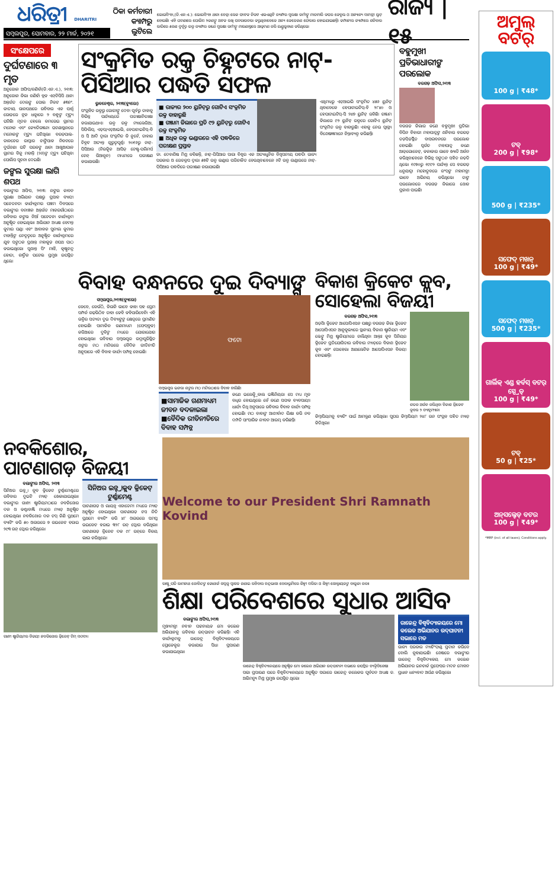ଧରିତ୍ରୀ DHARITRI
ସମ୍ବଲପୁର, ସୋମବାର, ୨୨ ମାର୍ଚ୍ଚ, ୨୦୨୧
ଠିକା କର୍ମଚାରୀ କ୍ୟାମ୍ପରୁ ଲୁଟିଲେ
ଲୋଇସିଂହା,(ଡି.ଏନ.ଏ.): ଲୋଇସିଂହା ଥାନା ବେଡ୍ରା ରେଳ ଫାଟକ ନିକଟ ଏଲଏଣ୍ଡଟି କ୍ୟାମ୍ପର ସୁରକ୍ଷା କର୍ମୀଙ୍କୁ ମାଡମାରି କପର କେବୁଲ ଓ ଅନ୍ୟାନ୍ୟ ସାମଗ୍ରୀ ଲୁଟ୍ ହୋଇଛି। ଏହି ଘଟଣାରେ ପୋଲିସ ୨ଜଣଙ୍କୁ ଅଟକ ରଖି ପଚରାଉଚରା କରୁଥିବାବେଳେ ଅନ୍ୟ କେତେଜଣ ଫେରାର ହୋଇଯାଇଛନ୍ତି। କମ୍ପାନୀର କ୍ୟାମ୍ପରେ ଶନିବାର ରାତିରେ ୫ଜଣ ଦୁର୍ବୃତ୍ତ ଉକ୍ତ କ୍ୟାମ୍ପର ଜଣେ ସୁରକ୍ଷା କର୍ମୀଙ୍କୁ ମାରଣାସ୍ତ୍ରରେ ଆକ୍ରମଣ କରି ଲଣ୍ଡୁଲୁହାଣ କରିଥିଲେ।
ରାଜ୍ୟ | ୧୫
ସଂକ୍ଷେପରେ
ଦୁର୍ଘଟଣାରେ ୩ ମୃତ
ଅନୁଗୋଳ ଅଫିସ/କଣିହାଁ(ଡି.ଏନ.ଏ.), ୨୧।୩: ଅନୁଗୋଳ ଜିଲା କଣିହାଁ ବ୍ଲକ ଏନ୍‌ଟିପିସି ଥାନା ଅନ୍ତର୍ଗତ ଦେଲଙ୍ଗ ପୋଲ ନିକଟ ୫୩ନଂ. ଜାତୀୟ ରାଜପଥରେ ରବିବାର ଏକ ପାର୍ଶ୍ୱ ରୋଡ଼ରେ ଟ୍ରକ ଧକ୍କାରେ ୨ ବନ୍ଧୁଙ୍କ ମୃତ୍ୟୁ ଘଟିଛି। ମୃତକ ହେଲେ କମରେଇ ଗ୍ରାମର ମନୋଜ ଏବଂ ଜ୍ୟୋତିରଞ୍ଜନ। ଘଟଣାସ୍ଥଳରେ ମନୋଜଙ୍କ ମୃତ୍ୟୁ ଘଟିଥିଲା। ବରଡ଼ପାଲ-ଡାଳଚେର ରାସ୍ତାର ଚାଙ୍ଗିପାଳ ନିକଟରେ ଦୁର୍ଘଟଣା ଘଟି ପରଜଙ୍ଗ ଥାନା ଆଖୁଆପାଳ ଗ୍ରାମର ବିଜୁ ମହାନ୍ତି (୨୬)ଙ୍କ ମୃତ୍ୟୁ ଘଟିଥିବା ପୋଲିସ ସୂଚନା ଦେଇଛି।
ଜଙ୍ଗଲ ସୁରକ୍ଷା ଲାଗି ଶପଥ
ବଲାଙ୍ଗୀର ଅଫିସ, ୨୧।୩: ଜଙ୍ଗଲ ଜାବନ ସୁରକ୍ଷା ଅଭିଯାନ ପକ୍ଷରୁ ପ୍ରସାହ ବ୍ୟାପୀ ସଚେତନତା କାର୍ଯ୍ୟକ୍ରମର ପଞ୍ଚମ ଦିବସରେ ବଲାଙ୍ଗୀର ବନାଞ୍ଚଳ ଅନ୍ତର୍ଗତ ମାକରଗାଁଠାରେ ରବିବାର ଜଙ୍ଗଲ ନିଆଁ ସଚେତନା କାର୍ଯ୍ୟକ୍ରମ ଅନୁଷ୍ଠିତ ହୋଇଥିଲା। ଅଭିଯାନ ଅଧ୍ୟକ୍ଷ ହେମନ୍ତ କୁମାର ପଣ୍ଡା ଏବଂ ଆବାହକ ସୁନୀଲ କୁମାର ମହାନ୍ତିଙ୍କ ନେତୃତ୍ୱରେ ଅନୁଷ୍ଠିତ କାର୍ଯ୍ୟକ୍ରମରେ ଯୁବ ସଙ୍ଘଠକ ପ୍ରଶାନ୍ତ ମହାକୁଡ଼ ଶପଥ ପାଠ କରାଇଥିଲେ। ସୁଶାନ୍ତ ସିଂ ମାଝି, କୃଷ୍ଣଚନ୍ଦ୍ର ହୋତା, କାର୍ତ୍ତିକ ପଟେଲ ପ୍ରମୁଖ ଉପସ୍ଥିତ ଥିଲେ।
ସଂକ୍ରମିତ ରକ୍ତ ଚିହ୍ନଟରେ ନାଟ୍-ପିସିଆର ପଦ୍ଧତି ସଫଳ
ଭୁବନେଶ୍ୱର, ୨୧।୩(ବ୍ୟୁରୋ)
ସଂଗ୍ରହିତ ରକ୍ତରୁ ରୋଗୀଙ୍କୁ ଦେବା ପୂର୍ବରୁ ତାହାକୁ ବିଭିନ୍ନ ପର୍ଯ୍ୟାୟରେ ପରୀକ୍ଷାନିରୀକ୍ଷା କରାଯାଇଥାଏ। ଉକ୍ତ ରକ୍ତ ମ୍ୟାଲେରିଆ, ସିଫିଲିସ୍, ଏଡ୍‌ସ/ଏଚ୍‌ଆଇଭି, ହେପାଟାଇଟିସ୍-ବି ଓ ସି ଆଦି ଦ୍ୱାରା ସଂକ୍ରମିତ କି ନୁହେଁ, ତାହାର ଚିହ୍ନଟ ଅତ୍ୟନ୍ତ ଗୁରୁତ୍ୱପୂର୍ଣ୍ଣ। ୨୦୧୬ରୁ ନାଟ୍-ପିସିଆର (ନିଉକ୍ଲିକ ଆସିଡ୍ ଟେଷ୍ଟ-ପଲିମର୍ସ ଚେନ୍ ରିଆକ୍ସନ) ମାଧ୍ୟମରେ ପରୀକ୍ଷଣ କରାଯାଉଛି।
■ ରାଜ୍ୟର ୨୦୦ ୟୁନିଟ୍‌ରୁ ଗୋଟିଏ ସଂକ୍ରମିତ ରକ୍ତ ବାହାରୁଛି
■ ଗଞ୍ଜାମ ଜିଲାରେ ପ୍ରତି ୯୨ ୟୁନିଟ୍‌ରୁ ଗୋଟିଏ ରକ୍ତ ସଂକ୍ରମିତ
■ ଅଧିକ ରକ୍ତ ଭଣ୍ଡାରରେ ଏହି ପଦ୍ଧତିରେ ପରୀକ୍ଷଣ ପ୍ରସ୍ତାବ
ଡା. ଦେବାଶିଷ ମିଶ୍ର କହିଛନ୍ତି, ନାଟ୍-ପିସିଆର ସାରା ବିଶ୍ୱର ଏକ ଅତ୍ୟାଧୁନିକ ବିଶ୍ୱସନୀୟ ପଦ୍ଧତି। ରାଜ୍ୟ ସରକାର ଓ ରେଡକ୍ରସ ଦ୍ୱାରା ୫୭ଟି ରକ୍ତ ଭଣ୍ଡାର ପରିଚାଳିତ ହେଉଥିବାବେଳେ ୬ଟି ରକ୍ତ ଭଣ୍ଡାରରେ ନାଟ୍-ପିସିଆର ପଦ୍ଧତିରେ ପରୀକ୍ଷଣ କରାଯାଉଛି।
ଏଥିମଧ୍ୟରୁ ଏଚ୍‌ଆଇଭି ସଂକ୍ରମିତ ୪୫୬ ୟୁନିଟ୍ ଥିବାବେଳେ ହେପାଟାଇଟିସ୍-ବି ୨୮୪୦ ଓ ହେପାଟାଇଟିସ୍-ସି ୨୪୭ ୟୁନିଟ୍ ରହିଛି। ଗଞ୍ଜାମ ଜିଲାରେ ୯୨ ୟୁନିଟ୍ ରକ୍ତରେ ଗୋଟିଏ ୟୁନିଟ୍ ସଂକ୍ରମିତ ରକ୍ତ ବାହାରୁଛି। ଏହାକୁ ନେଇ ସ୍ୱାସ୍ଥ୍ୟ ବିଶେଷଜ୍ଞମାନେ ଚିନ୍ତାବ୍ୟକ୍ତ କରିଛନ୍ତି।
ବହୁମୁଖୀ ପ୍ରତିଭାଧାରୀଙ୍କ ପରଲୋକ
ବରଗଡ଼ ଅଫିସ,୨୧।୩
ବରଗଡ଼ ଜିଲାର ଜଣେ ବହୁମୁଖୀ ପ୍ରତିଭା ବିପିନ ବିହାରୀ ମହାପାତ୍ରଙ୍କ ଶନିବାର ବରଗଡ଼ ତଡ଼ିପଡ଼ିସ୍ଥିତ ବାସଭବନରେ ପରଲୋକ ହୋଇଛି। ସ୍ୱର୍ଗତ ମହାପାତ୍ର ଜଣେ ଆଡ୍‌ଭୋକେଟ୍, କଳାକାର ଭାବେ ଖ୍ୟାତି ଅର୍ଜନ କରିଥିବାବେଳେ ବିଭିନ୍ନ ସଙ୍ଗଠନ ସହିତ ଜଡ଼ିତ ଥିଲେ। ୧୯୭୦ରୁ ୧୯୯୨ ପର୍ଯ୍ୟନ୍ତ ସେ ବରଗଡ଼ ଧନୁଯାତ୍ରା ମହୋତ୍ସବରେ କଂସଙ୍କ ମହାମନ୍ତ୍ରୀ ଭାବେ ଅଭିନୟ କରିଥିଲେ। ତାଙ୍କ ପରଲୋକରେ ବରଗଡ଼ ଜିଲାରେ ଶୋକ ପ୍ରକାଶ ପାଇଛି।
ବିବାହ ବନ୍ଧନରେ ଦୁଇ ଦିବ୍ୟାଙ୍ଗ
ସମ୍ବଲପୁର,୨୧।୩(ବ୍ୟୁରୋ)
କେବେ, କେଉଁଠି, କିଭଳି ଭାବେ କାହା ସହ ପ୍ରେମ ସମ୍ପର୍କ ଗଢ଼ିଉଠିବ ତାହା କେହି କହିପାରିବେନି। ଏହି ଉକ୍ତିର ସତ୍ୟତା ଦୁଇ ଦିବ୍ୟାଙ୍ଗଙ୍କ କ୍ଷେତ୍ରରେ ପ୍ରମାଣିତ ହୋଇଛି। ସାମାଜିକ ଗଣମାଧ୍ୟମ (ଫେସ୍‌ବୁକ) ଜରିଆରେ ଦୁହିଙ୍କ ମଧ୍ୟରେ ଯୋଗାଯୋଗ ହୋଇଥିଲା। ରବିବାର ସମ୍ବଲପୁର ଉଦ୍ରାପୁରିସ୍ଥିତ ଶଙ୍କର ମଠ ମନ୍ଦିରରେ ବୈଦିକ ରୀତିନୀତି ଅନୁସାରେ ଏହି ବିବାହ କାର୍ଯ୍ୟ ସମ୍ପନ୍ନ ହୋଇଛି।
ଫଟୋ
ସମ୍ବଲପୁର ଭଡରା ଶଙ୍କର ମଠ ମନ୍ଦିରଠାରେ ବିବାହ ଚାଲିଛି।
■ସାମାଜିକ ଗଣମାଧ୍ୟମ ଜୀବନ ବଦଳାଇଲା
■ବୈଦିକ ରୀତିନୀତିରେ ବିବାହ ସମ୍ପନ୍ନ
ଜଣେ ଇଲେକ୍ଟ୍ରିକାଲ ଇଞ୍ଜିନିୟର। ସେ ମଧ୍ୟ ମୂକ ବଧିର ହୋଇଥିଲେ ହେଁ ଜଣେ ସଫଳ ବ୍ୟବସାୟୀ। ଧାର୍ଯ୍ୟ ତିଥି ଅନୁସାରେ ରବିବାର ବିବାହ କାର୍ଯ୍ୟ ସମ୍ପନ୍ନ ହୋଇଛି। ମଠ ବାବାଙ୍କ ଆଶୀର୍ବାଦ ଭିକ୍ଷା କରି ନବ ଦମ୍ପତି ସାଂସାରିକ ଜୀବନ ଆରମ୍ଭ କରିଛନ୍ତି।
ବିକାଶ କ୍ରିକେଟ କ୍ଲବ, ସୋହେଲା ବିଜୟୀ
ବରଗଡ଼ ଅଫିସ,୨୧।୩
ଓଡ଼ିଶା କ୍ରିକେଟ ଆସୋସିଏସନ ପକ୍ଷରୁ ବରଗଡ଼ ଜିଲା କ୍ରିକେଟ ଆସୋସିଏସନ ଆନୁକୂଲ୍ୟରେ ସ୍ଥାନୀୟ ବିକାଶ ଷ୍ଟାଡିୟମ ଏବଂ ଲେଙ୍ଗୁ ମିଶ୍ର ଷ୍ଟାଡିୟମରେ ଚାଲିଥିବା ଆନ୍ତଃ କ୍ଲବ ସିନିୟର କ୍ରିକେଟ ପ୍ରତିଯୋଗିତାର ରବିବାର ମ୍ୟାଚ୍‌ରେ ବିକାଶ କ୍ରିକେଟ କ୍ଲବ ଏବଂ ସୋହେଲା ଆଥଲେଟିକ ଆସୋସିଏସନ ବିଜୟୀ ହୋଇଛନ୍ତି।
ଶତକ ଅର୍ଜନ କରିଥିବା ବିକାଶ କ୍ରିକେଟ କ୍ଲବର ୨ ବ୍ୟାଟ୍ସମ୍ୟାନ।
ଜିମ୍ନାସିୟମକୁ ବ୍ୟାଟିଂ ପାଇଁ ଆମନ୍ତ୍ରଣ କରିଥିଲା। ସୁପର ଜିମ୍ନାସିୟମ ୨୪୮ ରନ ସଂଗ୍ରହ ସହିତ ମ୍ୟାଚ୍ ଜିତିଥିଲା।
ନବକିଶୋର, ପାଟଣାଗଡ଼ ବିଜୟୀ
ବଲାଙ୍ଗୀର ଅଫିସ, ୨୧।୩
ସିନିଅର ଇନ୍ଟ୍ରା କ୍ଲବ କ୍ରିକେଟ ଟୁର୍ଣ୍ଣାମେଣ୍ଟରେ ରବିବାର ଦୁଇଟି ମ୍ୟାଚ୍ ଖେଳାଯାଇଥିଲା। ବଲାଙ୍ଗୀର ଗାନ୍ଧୀ ଷ୍ଟାଡିୟମଠାରେ ନବକିଶୋର ଦଳ ଓ କଣ୍ଟାବାଞ୍ଜି ମଧ୍ୟରେ ମ୍ୟାଚ୍ ଅନୁଷ୍ଠିତ ହୋଇଥିଲା। ନବକିଶୋର ଦଳ ଟସ୍ ଜିଣି ପ୍ରଥମେ ବ୍ୟାଟିଂ କରି ୫୦ ଓଭରରେ ୭ ଉଇକେଟ ହରାଇ ୨୯୩ ରନ୍ ସ୍କୋର କରିଥିଲେ।
ସିନିଅର ଇନ୍ଟ୍ରାକ୍ଲବ କ୍ରିକେଟ୍ ଟୁର୍ଣ୍ଣାମେଣ୍ଟ
ପାଟଣାଗଡ଼ ଓ ଲାୟନ୍ସ ଏକାଡେମୀ ମଧ୍ୟରେ ମ୍ୟାଚ୍ ଅନୁଷ୍ଠିତ ହୋଇଥିଲା। ପାଟଣାଗଡ଼ ଟସ ଜିତି ପ୍ରଥମେ ବ୍ୟାଟିଂ କରି ୪୮ ଓଭରରେ ସମସ୍ତ ଉଇକେଟ ହରାଇ ୩୨୮ ରନ୍ ସ୍କୋର କରିଥିଲା। ପାଟଣାଗଡ଼ କ୍ରିକେଟ ଦଳ ୯୮ ରନ୍‌ରେ ବିଜୟ ଲାଭ କରିଥିଲେ।
ଗାନ୍ଧୀ ଷ୍ଟାଡିୟମର ବିଜୟୀ ନବକିଶୋର କ୍ରିକେଟ୍ ଟିମ୍ ସଦସ୍ୟ।
Welcome to our President Shri Ramnath Kovind
ରାଷ୍ଟ୍ରପତି ରାମନାଥ କୋବିନ୍ଦଙ୍କ କୋଣାର୍କ ଗସ୍ତକୁ ସ୍ୱାଗତ ଜଣାଇ ରବିବାର ଚନ୍ଦ୍ରଭାଗା ବେଳାଭୂମିରେ ଶିଳ୍ପୀ ସରିତା ଓ ଶିଳ୍ପୀ ଗୋଲ୍ଡାୟତଙ୍କ ବାଲୁକା କଳା।
ଶିକ୍ଷା ପରିବେଶରେ ସୁଧାର ଆସିବ
ବଲାଙ୍ଗୀର ଅଫିସ,୨୧।୩
ମୁଖ୍ୟମନ୍ତ୍ରୀ ନବୀନ ପଟ୍ଟନାୟକ ମୋ କଲେଜ ଅଭିଯାନକୁ ରବିବାର ଉଦ୍‌ଘାଟନ କରିଛନ୍ତି। ଏହି କାର୍ଯ୍ୟକ୍ରମକୁ ରାଜେନ୍ଦ୍ର ବିଶ୍ୱବିଦ୍ୟାଳୟରେ ପ୍ରୋଜେକ୍ଟର କରାଯାଇ ସିଧା ପ୍ରସାରଣ କରାଯାଇଥିଲା।
ରାଜେନ୍ଦ୍ର ବିଶ୍ୱବିଦ୍ୟାଳୟରେ ଅନୁଷ୍ଠିତ ମୋ କଲେଜ ଅଭିଯାନ ଉଦ୍‌ଘାଟନୀ ସଭାରେ ଉପସ୍ଥିତ ବ୍ୟକ୍ତିବିଶେଷ।
ସଭା ପ୍ରସାରଣ ପରେ ବିଶ୍ୱବିଦ୍ୟାଳୟରେ ଅନୁଷ୍ଠିତ ସଭାରେ ରାଜେନ୍ଦ୍ର କଲେଜର ପୂର୍ବତନ ଅଧ୍ୟକ୍ଷ ଡ. ଅଭିମନ୍ୟୁ ମିଶ୍ର ପ୍ରମୁଖ ଉପସ୍ଥିତ ଥିଲେ।
ରାଜେନ୍ଦ୍ର ବିଶ୍ୱବିଦ୍ୟାଳୟରେ ମୋ କଲେଜ ଅଭିଯାନର ଉଦ୍‌ଘାଟନୀ ସଭାରେ ମତ
ରାଜ୍ୟ ସରକାର ମ୍ୟାଟିଂଫଣ୍ଡ ପ୍ରଦାନ କରିବେ ବୋଲି କୁହାଯାଇଛି। ଶେଷରେ ବଲାଙ୍ଗୀର ରାଜେନ୍ଦ୍ର ବିଶ୍ୱବିଦ୍ୟାଳୟ ମୋ କଲେଜ ଅଭିଯାନର ଇନଚାର୍ଜ ପ୍ରଫେସର ମଦନ ମୋହନ ପ୍ରଧାନ ଧନ୍ୟବାଦ ଅର୍ପଣ କରିଥିଲେ।
ଅମୁଲ୍ ବଟର୍
100 g | ₹48*
ଟବ୍
200 g | ₹98*
500 g | ₹235*
ସଫେଦ୍ ମଖନ୍
100 g | ₹49*
ସଫେଦ୍ ମଖନ୍
500 g | ₹235*
ଗାର୍ଲିକ୍ ଏଣ୍ଡ ହର୍ବସ୍ ବଟର୍ ସ୍ପ୍ରେଡ୍
100 g | ₹49*
ଟବ୍
50 g | ₹25*
ଅନ୍‌ସଲ୍ଟେଡ୍ ବଟର
100 g | ₹49*
*MRP (incl. of all taxes), Conditions apply.